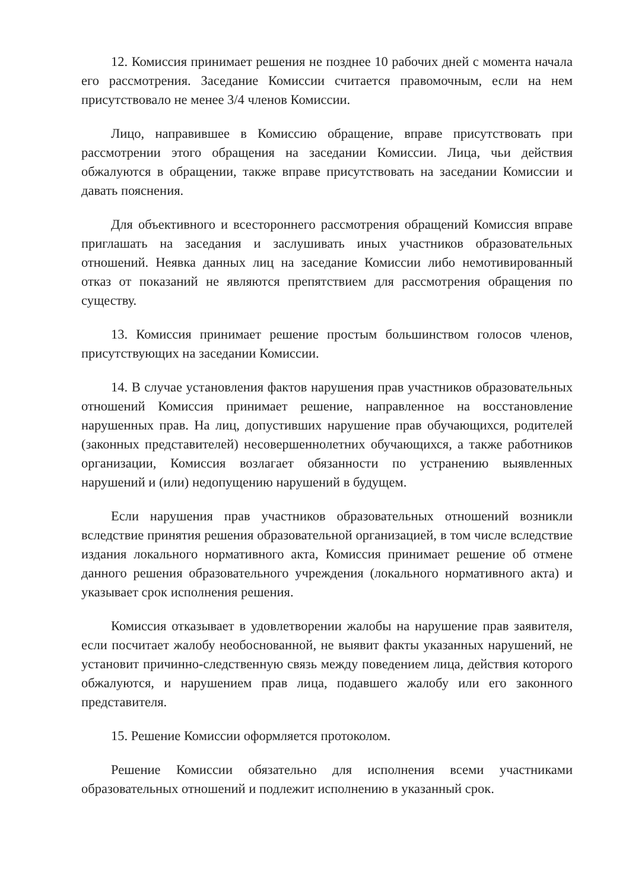12. Комиссия принимает решения не позднее 10 рабочих дней с момента начала его рассмотрения. Заседание Комиссии считается правомочным, если на нем присутствовало не менее 3/4 членов Комиссии.
Лицо, направившее в Комиссию обращение, вправе присутствовать при рассмотрении этого обращения на заседании Комиссии. Лица, чьи действия обжалуются в обращении, также вправе присутствовать на заседании Комиссии и давать пояснения.
Для объективного и всестороннего рассмотрения обращений Комиссия вправе приглашать на заседания и заслушивать иных участников образовательных отношений. Неявка данных лиц на заседание Комиссии либо немотивированный отказ от показаний не являются препятствием для рассмотрения обращения по существу.
13. Комиссия принимает решение простым большинством голосов членов, присутствующих на заседании Комиссии.
14. В случае установления фактов нарушения прав участников образовательных отношений Комиссия принимает решение, направленное на восстановление нарушенных прав. На лиц, допустивших нарушение прав обучающихся, родителей (законных представителей) несовершеннолетних обучающихся, а также работников организации, Комиссия возлагает обязанности по устранению выявленных нарушений и (или) недопущению нарушений в будущем.
Если нарушения прав участников образовательных отношений возникли вследствие принятия решения образовательной организацией, в том числе вследствие издания локального нормативного акта, Комиссия принимает решение об отмене данного решения образовательного учреждения (локального нормативного акта) и указывает срок исполнения решения.
Комиссия отказывает в удовлетворении жалобы на нарушение прав заявителя, если посчитает жалобу необоснованной, не выявит факты указанных нарушений, не установит причинно-следственную связь между поведением лица, действия которого обжалуются, и нарушением прав лица, подавшего жалобу или его законного представителя.
15. Решение Комиссии оформляется протоколом.
Решение Комиссии обязательно для исполнения всеми участниками образовательных отношений и подлежит исполнению в указанный срок.